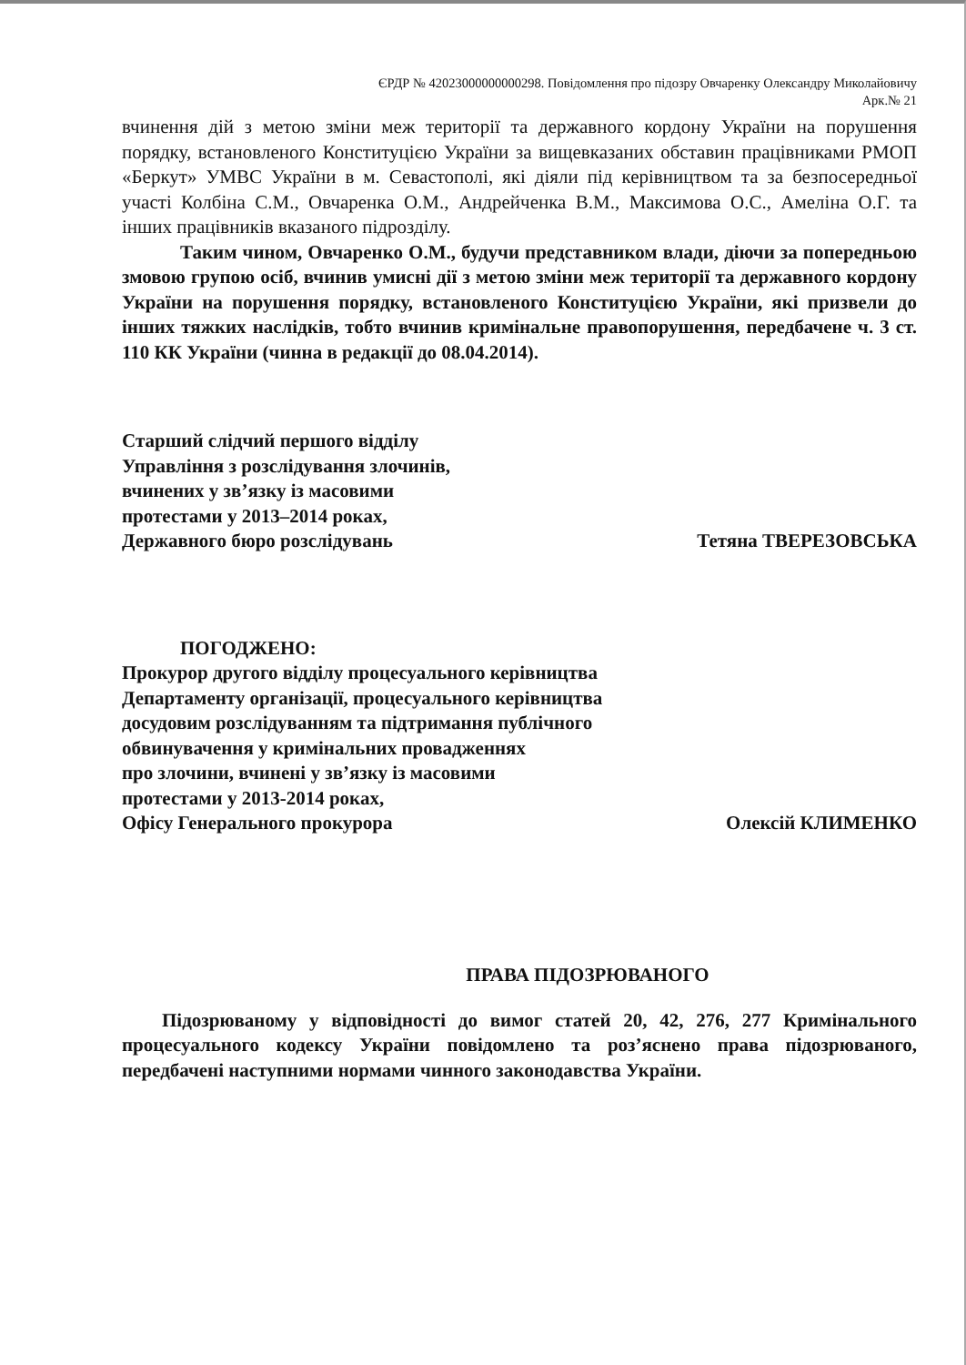ЄРДР № 42023000000000298. Повідомлення про підозру Овчаренку Олександру Миколайовичу
Арк.№ 21
вчинення дій з метою зміни меж території та державного кордону України на порушення порядку, встановленого Конституцією України за вищевказаних обставин працівниками РМОП «Беркут» УМВС України в м. Севастополі, які діяли під керівництвом та за безпосередньої участі Колбіна С.М., Овчаренка О.М., Андрейченка В.М., Максимова О.С., Амеліна О.Г. та інших працівників вказаного підрозділу.
Таким чином, Овчаренко О.М., будучи представником влади, діючи за попередньою змовою групою осіб, вчинив умисні дії з метою зміни меж території та державного кордону України на порушення порядку, встановленого Конституцією України, які призвели до інших тяжких наслідків, тобто вчинив кримінальне правопорушення, передбачене ч. 3 ст. 110 КК України (чинна в редакції до 08.04.2014).
Старший слідчий першого відділу
Управління з розслідування злочинів,
вчинених у зв’язку із масовими
протестами у 2013–2014 роках,
Державного бюро розслідувань
Тетяна ТВЕРЕЗОВСЬКА
ПОГОДЖЕНО:
Прокурор другого відділу процесуального керівництва
Департаменту організації, процесуального керівництва
досудовим розслідуванням та підтримання публічного
обвинувачення у кримінальних провадженнях
про злочини, вчинені у зв’язку із масовими
протестами у 2013-2014 роках,
Офісу Генерального прокурора
Олексій КЛИМЕНКО
ПРАВА ПІДОЗРЮВАНОГО
Підозрюваному у відповідності до вимог статей 20, 42, 276, 277 Кримінального процесуального кодексу України повідомлено та роз’яснено права підозрюваного, передбачені наступними нормами чинного законодавства України.